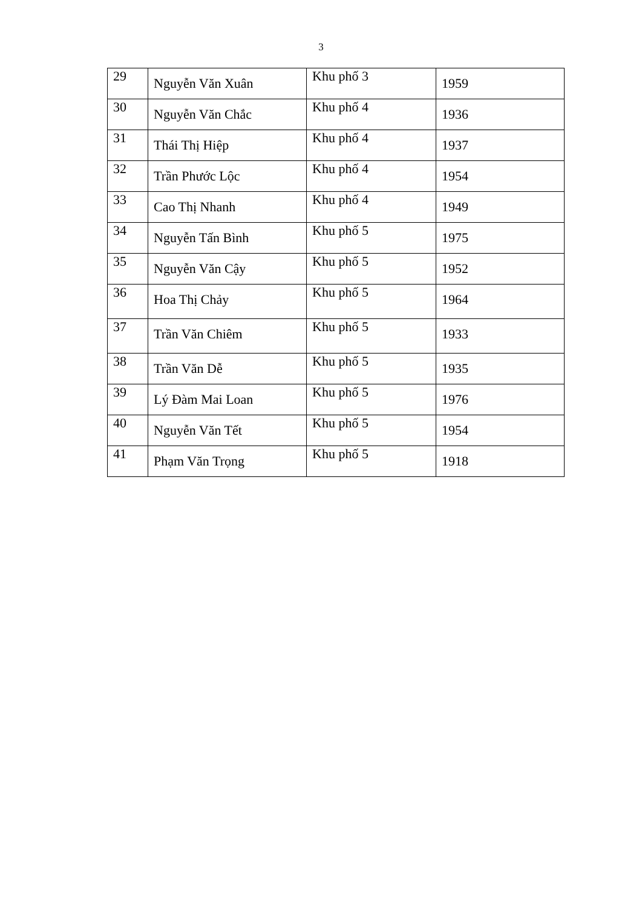3
| 29 | Nguyễn Văn Xuân | Khu phố 3 | 1959 |
| 30 | Nguyễn Văn Chắc | Khu phố 4 | 1936 |
| 31 | Thái Thị Hiệp | Khu phố 4 | 1937 |
| 32 | Trần Phước Lộc | Khu phố 4 | 1954 |
| 33 | Cao Thị Nhanh | Khu phố 4 | 1949 |
| 34 | Nguyễn Tấn Bình | Khu phố 5 | 1975 |
| 35 | Nguyễn Văn Cậy | Khu phố 5 | 1952 |
| 36 | Hoa Thị Chảy | Khu phố 5 | 1964 |
| 37 | Trần Văn Chiêm | Khu phố 5 | 1933 |
| 38 | Trần Văn Dễ | Khu phố 5 | 1935 |
| 39 | Lý Đàm Mai Loan | Khu phố 5 | 1976 |
| 40 | Nguyễn Văn Tết | Khu phố 5 | 1954 |
| 41 | Phạm Văn Trọng | Khu phố 5 | 1918 |